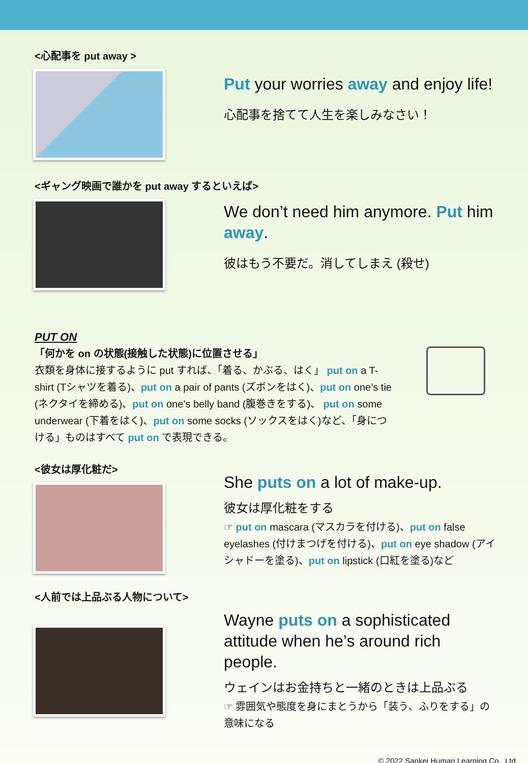<心配事を put away >
Put your worries away and enjoy life!
心配事を捨てて人生を楽しみなさい！
<ギャング映画で誰かを put away するといえば>
We don’t need him anymore. Put him away.
彼はもう不要だ。消してしまえ (殺せ)
PUT ON
「何かを on の状態(接触した状態)に位置させる」
衣類を身体に接するように put すれば、「着る、かぶる、はく」 put on a T-shirt (Tシャツを着る)、put on a pair of pants (ズボンをはく)、put on one’s tie (ネクタイを締める)、put on one’s belly band (腹巻きをする)、 put on some underwear (下着をはく)、put on some socks (ソックスをはく)など、「身につける」ものはすべて put on で表現できる。
<彼女は厚化粧だ>
She puts on a lot of make-up.
彼女は厚化粧をする
☞ put on mascara (マスカラを付ける)、put on false eyelashes (付けまつげを付ける)、put on eye shadow (アイシャドーを塗る)、put on lipstick (口紅を塗る)など
<人前では上品ぶる人物について>
Wayne puts on a sophisticated attitude when he’s around rich people.
ウェインはお金持ちと一緒のときは上品ぶる
☞ 雰囲気や態度を身にまとうから「装う、ふりをする」の意味になる
© 2022 Sankei Human Learning Co., Ltd.